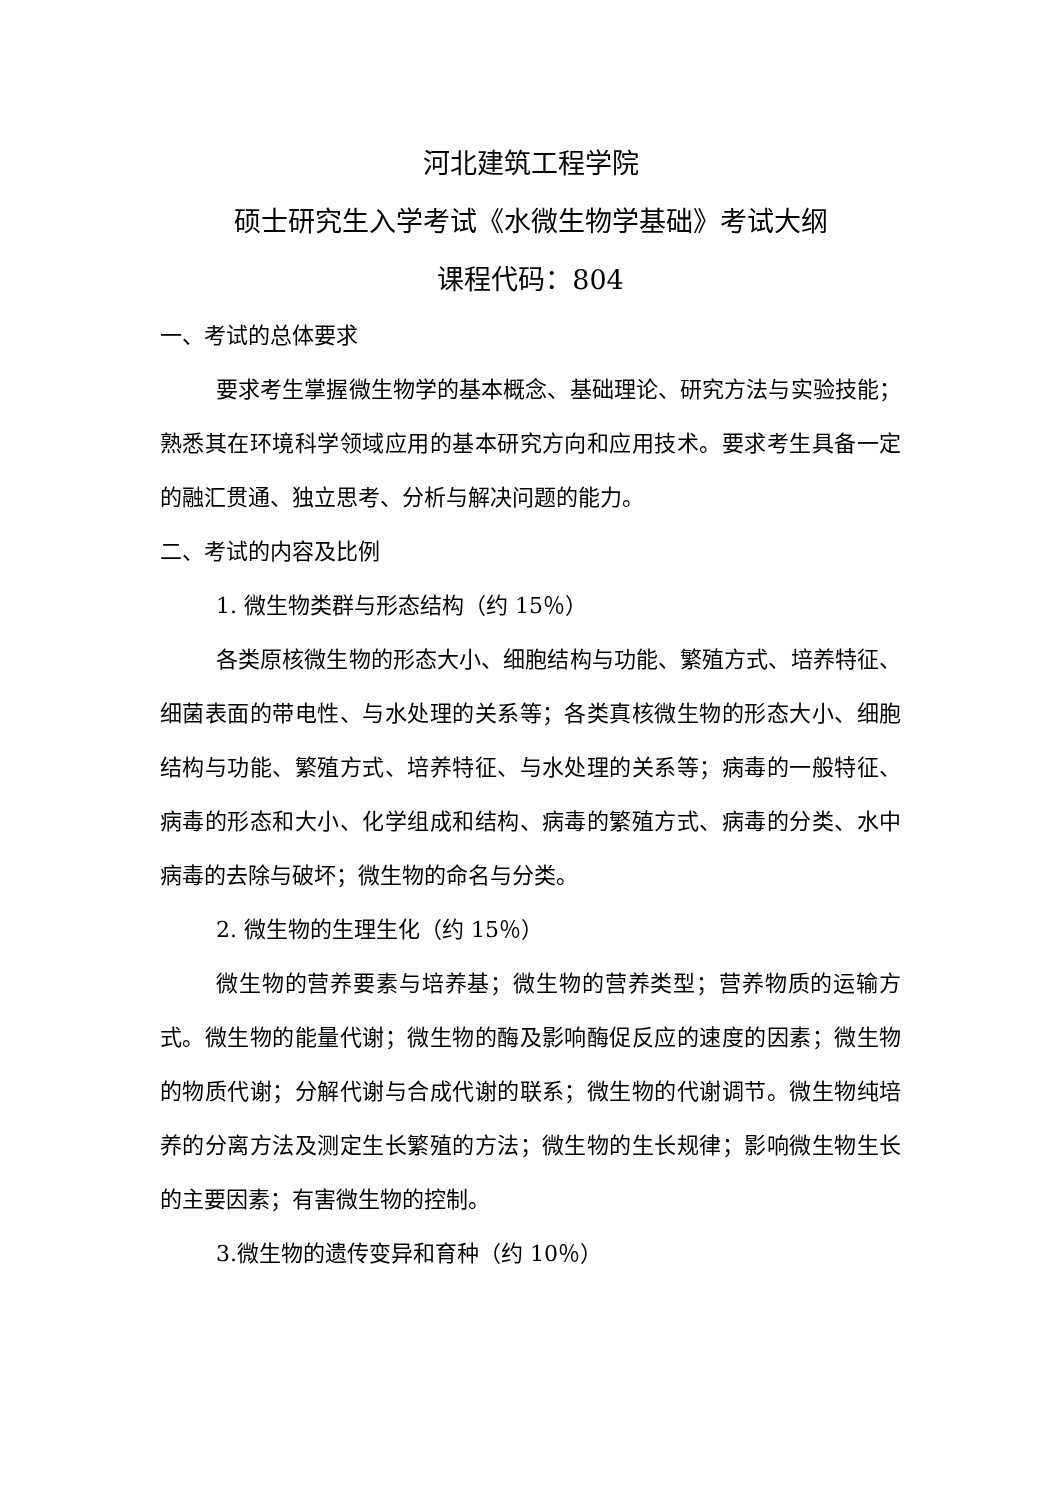河北建筑工程学院
硕士研究生入学考试《水微生物学基础》考试大纲
课程代码：804
一、考试的总体要求
要求考生掌握微生物学的基本概念、基础理论、研究方法与实验技能；熟悉其在环境科学领域应用的基本研究方向和应用技术。要求考生具备一定的融汇贯通、独立思考、分析与解决问题的能力。
二、考试的内容及比例
1. 微生物类群与形态结构（约 15％）
各类原核微生物的形态大小、细胞结构与功能、繁殖方式、培养特征、细菌表面的带电性、与水处理的关系等；各类真核微生物的形态大小、细胞结构与功能、繁殖方式、培养特征、与水处理的关系等；病毒的一般特征、病毒的形态和大小、化学组成和结构、病毒的繁殖方式、病毒的分类、水中病毒的去除与破坏；微生物的命名与分类。
2. 微生物的生理生化（约 15％）
微生物的营养要素与培养基；微生物的营养类型；营养物质的运输方式。微生物的能量代谢；微生物的酶及影响酶促反应的速度的因素；微生物的物质代谢；分解代谢与合成代谢的联系；微生物的代谢调节。微生物纯培养的分离方法及测定生长繁殖的方法；微生物的生长规律；影响微生物生长的主要因素；有害微生物的控制。
3.微生物的遗传变异和育种（约 10％）